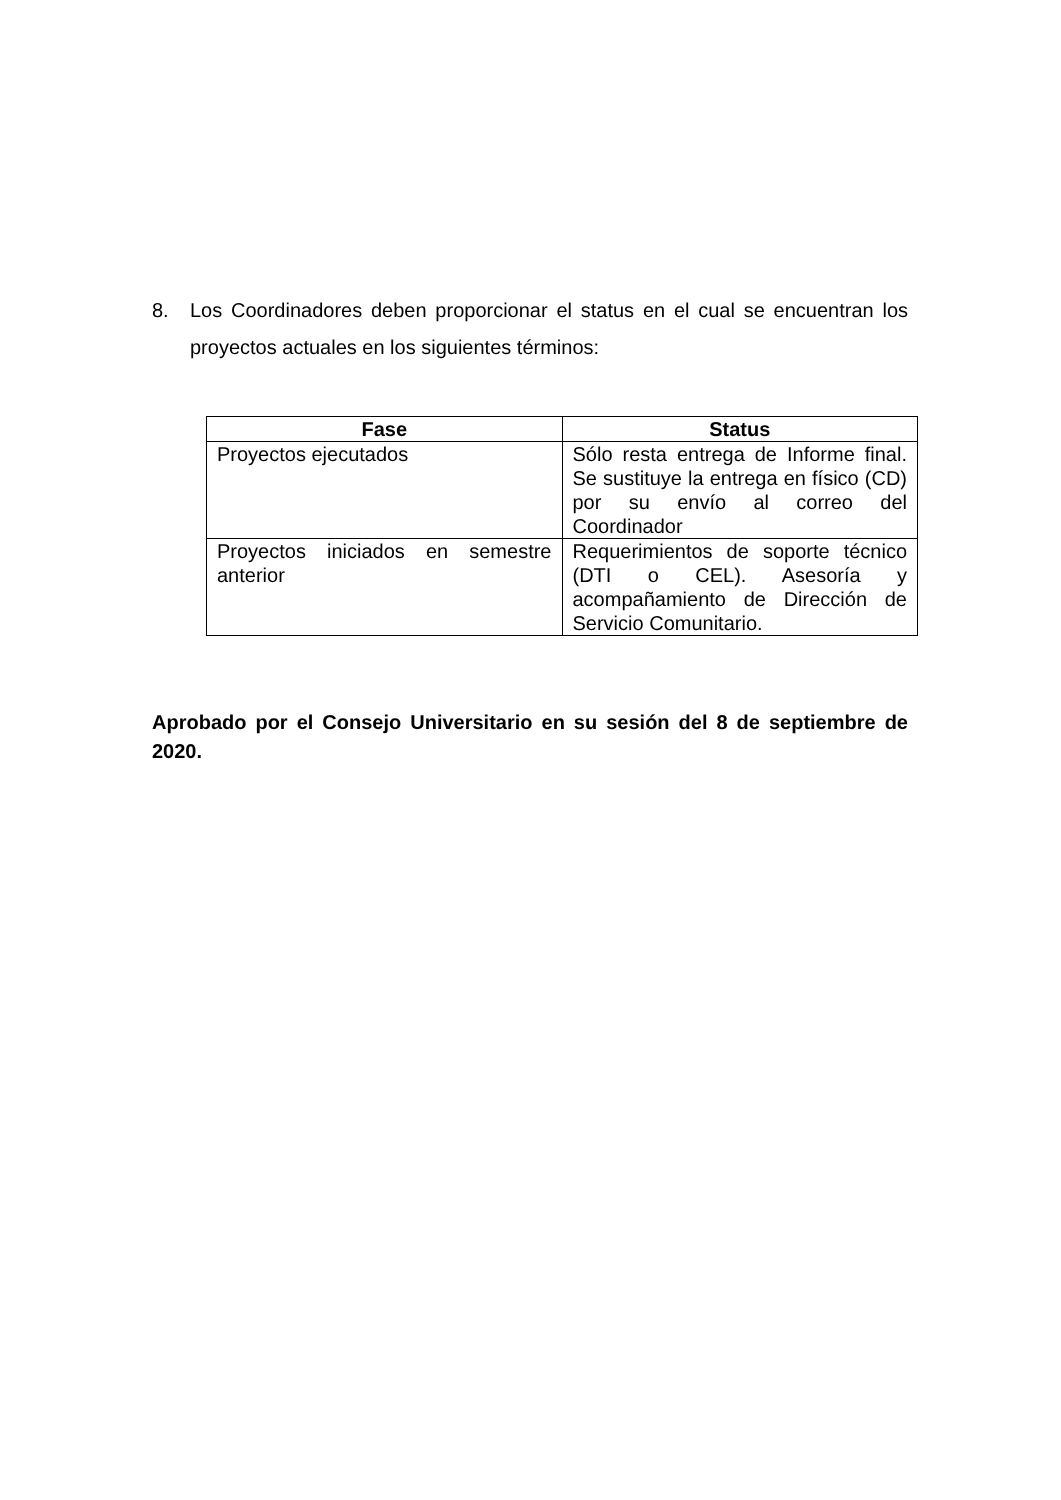8. Los Coordinadores deben proporcionar el status en el cual se encuentran los proyectos actuales en los siguientes términos:
| Fase | Status |
| --- | --- |
| Proyectos ejecutados | Sólo resta entrega de Informe final. Se sustituye la entrega en físico (CD) por su envío al correo del Coordinador |
| Proyectos iniciados en semestre anterior | Requerimientos de soporte técnico (DTI o CEL). Asesoría y acompañamiento de Dirección de Servicio Comunitario. |
Aprobado por el Consejo Universitario en su sesión del 8 de septiembre de 2020.